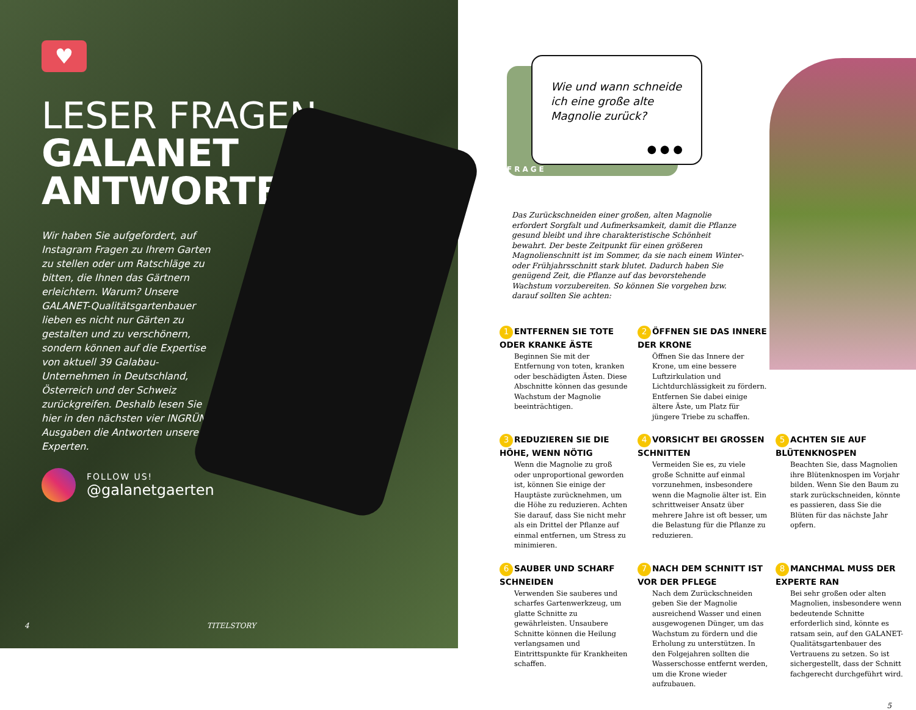♥
LESER FRAGEN,
GALANET
ANTWORTET
Wir haben Sie aufgefordert, auf Instagram Fragen zu Ihrem Garten zu stellen oder um Ratschläge zu bitten, die Ihnen das Gärtnern erleichtern. Warum? Unsere GALANET-Qualitätsgartenbauer lieben es nicht nur Gärten zu gestalten und zu verschönern, sondern können auf die Expertise von aktuell 39 Galabau-Unternehmen in Deutschland, Österreich und der Schweiz zurückgreifen. Deshalb lesen Sie hier in den nächsten vier INGRÜN-Ausgaben die Antworten unserer Experten.
FOLLOW US!
@galanetgaerten
4 TITELSTORY
Wie und wann schneide ich eine große alte Magnolie zurück?
● ● ●
FRAGE
Das Zurückschneiden einer großen, alten Magnolie erfordert Sorgfalt und Aufmerksamkeit, damit die Pflanze gesund bleibt und ihre charakteristische Schönheit bewahrt. Der beste Zeitpunkt für einen größeren Magnolienschnitt ist im Sommer, da sie nach einem Winter- oder Frühjahrsschnitt stark blutet. Dadurch haben Sie genügend Zeit, die Pflanze auf das bevorstehende Wachstum vorzubereiten. So können Sie vorgehen bzw. darauf sollten Sie achten:
1 ENTFERNEN SIE TOTE ODER KRANKE ÄSTE
Beginnen Sie mit der Entfernung von toten, kranken oder beschädigten Ästen. Diese Abschnitte können das gesunde Wachstum der Magnolie beeinträchtigen.
2 ÖFFNEN SIE DAS INNERE DER KRONE
Öffnen Sie das Innere der Krone, um eine bessere Luftzirkulation und Lichtdurchlässigkeit zu fördern. Entfernen Sie dabei einige ältere Äste, um Platz für jüngere Triebe zu schaffen.
3 REDUZIEREN SIE DIE HÖHE, WENN NÖTIG
Wenn die Magnolie zu groß oder unproportional geworden ist, können Sie einige der Hauptäste zurücknehmen, um die Höhe zu reduzieren. Achten Sie darauf, dass Sie nicht mehr als ein Drittel der Pflanze auf einmal entfernen, um Stress zu minimieren.
4 VORSICHT BEI GROSSEN SCHNITTEN
Vermeiden Sie es, zu viele große Schnitte auf einmal vorzunehmen, insbesondere wenn die Magnolie älter ist. Ein schrittweiser Ansatz über mehrere Jahre ist oft besser, um die Belastung für die Pflanze zu reduzieren.
5 ACHTEN SIE AUF BLÜTENKNOSPEN
Beachten Sie, dass Magnolien ihre Blütenknospen im Vorjahr bilden. Wenn Sie den Baum zu stark zurückschneiden, könnte es passieren, dass Sie die Blüten für das nächste Jahr opfern.
6 SAUBER UND SCHARF SCHNEIDEN
Verwenden Sie sauberes und scharfes Gartenwerkzeug, um glatte Schnitte zu gewährleisten. Unsaubere Schnitte können die Heilung verlangsamen und Eintrittspunkte für Krankheiten schaffen.
7 NACH DEM SCHNITT IST VOR DER PFLEGE
Nach dem Zurückschneiden geben Sie der Magnolie ausreichend Wasser und einen ausgewogenen Dünger, um das Wachstum zu fördern und die Erholung zu unterstützen. In den Folgejahren sollten die Wasserschosse entfernt werden, um die Krone wieder aufzubauen.
8 MANCHMAL MUSS DER EXPERTE RAN
Bei sehr großen oder alten Magnolien, insbesondere wenn bedeutende Schnitte erforderlich sind, könnte es ratsam sein, auf den GALANET-Qualitätsgartenbauer des Vertrauens zu setzen. So ist sichergestellt, dass der Schnitt fachgerecht durchgeführt wird.
5